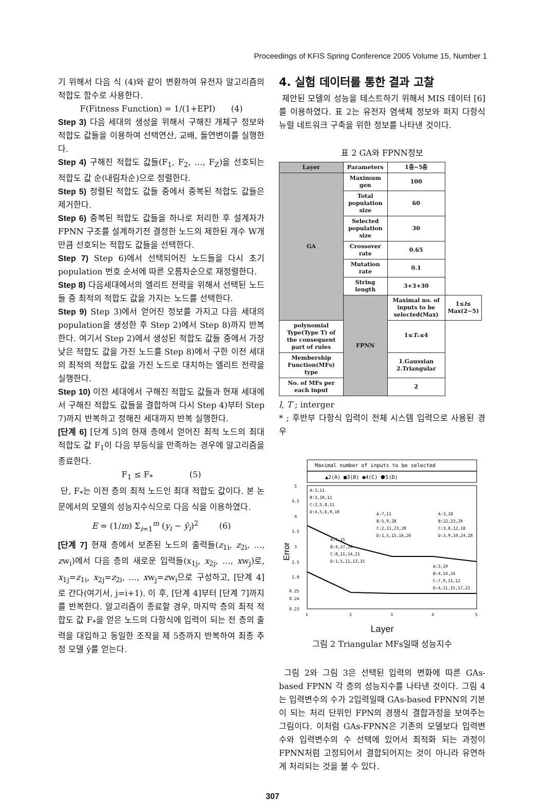Proceedings of KFIS Spring Conference 2005 Volume 15, Number 1
기 위해서 다음 식 (4)와 같이 변환하여 유전자 알고리즘의 적합도 함수로 사용한다.
F(Fitness Function) = 1/(1+EPI) (4)
Step 3) 다음 세대의 생성을 위해서 구해진 개체구 정보와 적합도 값들을 이용하여 선택연산, 교배, 돌연변이를 실행한다.
Step 4) 구해진 적합도 값들(F<sub>1</sub>, F<sub>2</sub>, …, F<sub>Z</sub>)을 선호되는 적합도 값 순(내림차순)으로 정렬한다.
Step 5) 정렬된 적합도 값들 중에서 중복된 적합도 값들은 제거한다.
Step 6) 중복된 적합도 값들을 하나로 처리한 후 설계자가 FPNN 구조를 설계하기전 결정한 노드의 제한된 개수 W개만큼 선호되는 적합도 값들을 선택한다.
Step 7) Step 6)에서 선택되어진 노드들을 다시 초기 population 번호 순서에 따른 오름차순으로 재정렬한다.
Step 8) 다음세대에서의 엘리트 전략을 위해서 선택된 노드들 중 최적의 적합도 값을 가지는 노드를 선택한다.
Step 9) Step 3)에서 얻어진 정보를 가지고 다음 세대의 population을 생성한 후 Step 2)에서 Step 8)까지 반복한다. 여기서 Step 2)에서 생성된 적합도 값들 중에서 가장 낮은 적합도 값을 가진 노드를 Step 8)에서 구한 이전 세대의 최적의 적합도 값을 가진 노드로 대치하는 엘리트 전략을 실행한다.
Step 10) 이전 세대에서 구해진 적합도 값들과 현재 세대에서 구해진 적합도 값들을 결합하여 다시 Step 4)부터 Step 7)까지 반복하고 정해진 세대까지 반복 실행한다.
[단계 6] [단계 5]의 현재 층에서 얻어진 최적 노드의 최대 적합도 값 F<sub>1</sub>이 다음 부등식을 만족하는 경우에 알고리즘을 종료한다.
F<sub>1</sub> ≤ F<sub>*</sub> (5)
단, F<sub>*</sub>는 이전 층의 최적 노드인 최대 적합도 값이다. 본 논문에서의 모델의 성능지수식으로 다음 식을 이용하였다.
E = (1/m) Σ<sub>i=1</sub><sup>m</sup> (y<sub>i</sub> − ŷ<sub>i</sub>)<sup>2</sup> (6)
[단계 7] 현재 층에서 보존된 노드의 출력들(z<sub>1i</sub>, z<sub>2i</sub>, …, zw<sub>i</sub>)에서 다음 층의 새로운 입력들(x<sub>1j</sub>, x<sub>2j</sub>, …, xw<sub>j</sub>)로, x<sub>1j</sub>=z<sub>1i</sub>, x<sub>2j</sub>=z<sub>2i</sub>, …, xw<sub>j</sub>=zw<sub>i</sub>으로 구성하고, [단계 4]로 간다(여기서, j=i+1). 이 후, [단계 4]부터 [단계 7]까지를 반복한다. 알고리즘이 종료할 경우, 마지막 층의 최적 적합도 값 F<sub>*</sub>을 얻은 노드의 다항식에 입력이 되는 전 층의 출력을 대입하고 동일한 조작을 제 5층까지 반복하여 최종 추정 모델 ŷ를 얻는다.
4. 실험 데이터를 통한 결과 고찰
제안된 모델의 성능을 테스트하기 위해서 MIS 데이터 [6]를 이용하였다. 표 2는 유전자 염색체 정보와 퍼지 다항식 뉴럴 네트워크 구축을 위한 정보를 나타낸 것이다.
표 2 GA와 FPNN정보
| Layer | Parameters | 1층~5층 | |
| --- | --- | --- | --- |
| GA | Maximum gen | 100 | |
| | Total population size | 60 | |
| | Selected population size | 30 | |
| | Crossover rate | 0.65 | |
| | Mutation rate | 0.1 | |
| | String length | 3+3+30 | |
| | FPNN | Maximal no. of inputs to be selected(Max) | 1≤ l ≤ Max(2~5) |
| polynomial Type(Type T) of the consequent part of rules | | 1≤ T<sub>*</sub>≤4 | |
| Membership Function(MFs) type | | 1.Gaussian 2.Triangular | |
| No. of MFs per each input | | 2 | |
l, T ; interger
* ; 후반부 다항식 입력이 전체 시스템 입력으로 사용된 경우
Maximal number of inputs to be selected
▲2(A) ■3(B) ●4(C) ⬟5(D)
5
4.5
4
3.5
3
2.5
2.0
0.25
0.24
0.23
Error
A:3,11
B:3,10,11
C:2,5,8,11
D:4,5,6,9,10
A:7,11
B:5,9,28
C:2,11,23,28
D:1,5,15,16,26
A:3,18
B:22,23,29
C:3,8,12,18
D:3,9,10,24,28
A:5,15
B:4,27,29
C:8,11,14,21
D:1,5,11,13,15
A:3,19
B:4,14,24
C:7,9,11,12
D:4,11,15,17,22
1
2
3
4
5
Layer
그림 2 Triangular MFs일때 성능지수
그림 2와 그림 3은 선택된 입력의 변화에 따른 GAs-based FPNN 각 층의 성능지수를 나타낸 것이다. 그림 4는 입력변수의 수가 2입력일때 GAs-based FPNN의 기본이 되는 처리 단위인 FPN의 경쟁식 결합과정을 보여주는 그림이다. 이처럼 GAs-FPNN은 기존의 모델보다 입력변수와 입력변수의 수 선택에 있어서 최적화 되는 과정이 FPNN처럼 고정되어서 결합되어지는 것이 아니라 유연하게 처리되는 것을 볼 수 있다.
307